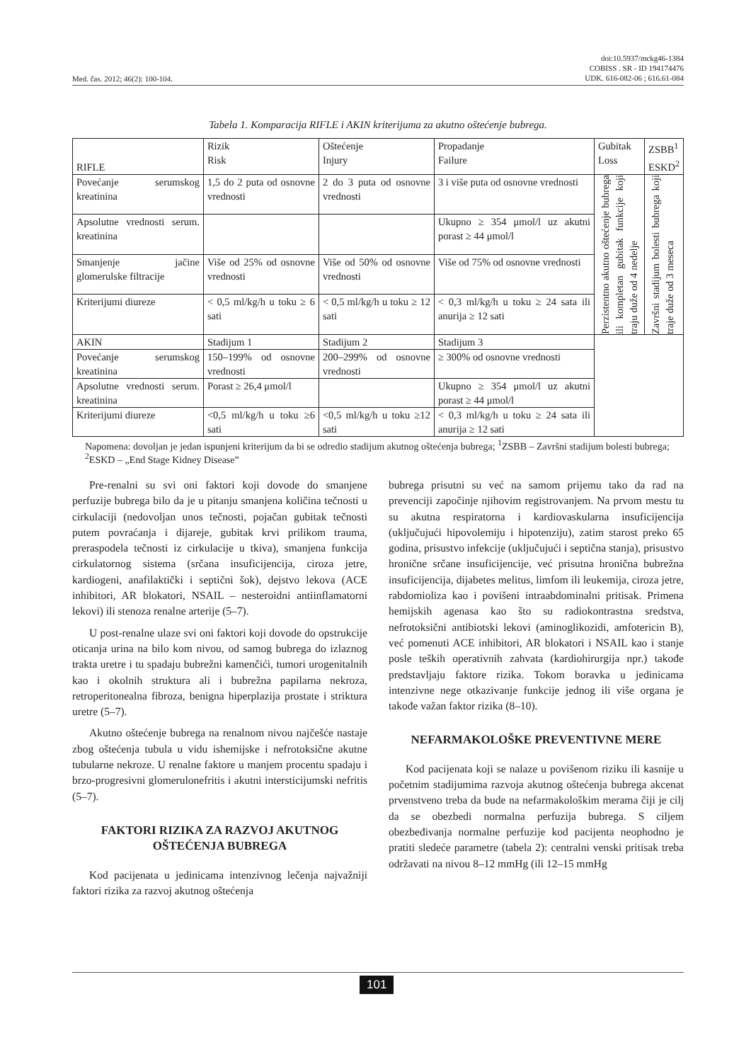Med. čas. 2012; 46(2): 100-104. doi:10.5937/mckg46-1384
COBISS . SR - ID 194174476
UDK. 616-082-06 ; 616.61-084
Tabela 1. Komparacija RIFLE i AKIN kriterijuma za akutno oštećenje bubrega.
| RIFLE | Rizik Risk | Oštećenje Injury | Propadanje Failure | Gubitak Loss | ZSBB<sup>1</sup> ESKD<sup>2</sup> |
| Povećanje serumskog kreatinina | 1,5 do 2 puta od osnovne vrednosti | 2 do 3 puta od osnovne vrednosti | 3 i više puta od osnovne vrednosti | Perzistentno akutno oštećenje bubrega ili kompletan gubitak funkcije koji traju duže od 4 nedelje | Završni stadijum bolesti bubrega koji traje duže od 3 meseca |
| Apsolutne vrednosti serum. kreatinina | | | Ukupno ≥ 354 μmol/l uz akutni porast ≥ 44 μmol/l | | |
| Smanjenje jačine glomerulske filtracije | Više od 25% od osnovne vrednosti | Više od 50% od osnovne vrednosti | Više od 75% od osnovne vrednosti | | |
| Kriterijumi diureze | < 0,5 ml/kg/h u toku ≥ 6 sati | < 0,5 ml/kg/h u toku ≥ 12 sati | < 0,3 ml/kg/h u toku ≥ 24 sata ili anurija ≥ 12 sati | | |
| AKIN | Stadijum 1 | Stadijum 2 | Stadijum 3 | | |
| Povećanje serumskog kreatinina | 150–199% od osnovne vrednosti | 200–299% od osnovne vrednosti | ≥ 300% od osnovne vrednosti | | |
| Apsolutne vrednosti serum. kreatinina | Porast ≥ 26,4 μmol/l | | Ukupno ≥ 354 μmol/l uz akutni porast ≥ 44 μmol/l | | |
| Kriterijumi diureze | <0,5 ml/kg/h u toku ≥6 sati | <0,5 ml/kg/h u toku ≥12 sati | < 0,3 ml/kg/h u toku ≥ 24 sata ili anurija ≥ 12 sati | | |
Napomena: dovoljan je jedan ispunjeni kriterijum da bi se odredio stadijum akutnog oštećenja bubrega; <sup>1</sup>ZSBB – Završni stadijum bolesti bubrega; <sup>2</sup>ESKD – „End Stage Kidney Disease”
Pre-renalni su svi oni faktori koji dovode do smanjene perfuzije bubrega bilo da je u pitanju smanjena količina tečnosti u cirkulaciji (nedovoljan unos tečnosti, pojačan gubitak tečnosti putem povraćanja i dijareje, gubitak krvi prilikom trauma, preraspodela tečnosti iz cirkulacije u tkiva), smanjena funkcija cirkulatornog sistema (srčana insuficijencija, ciroza jetre, kardiogeni, anafilaktički i septični šok), dejstvo lekova (ACE inhibitori, AR blokatori, NSAIL – nesteroidni antiinflamatorni lekovi) ili stenoza renalne arterije (5–7).
U post-renalne ulaze svi oni faktori koji dovode do opstrukcije oticanja urina na bilo kom nivou, od samog bubrega do izlaznog trakta uretre i tu spadaju bubrežni kamenčići, tumori urogenitalnih kao i okolnih struktura ali i bubrežna papilarna nekroza, retroperitonealna fibroza, benigna hiperplazija prostate i striktura uretre (5–7).
Akutno oštećenje bubrega na renalnom nivou najčešće nastaje zbog oštećenja tubula u vidu ishemijske i nefrotoksične akutne tubularne nekroze. U renalne faktore u manjem procentu spadaju i brzo-progresivni glomerulonefritis i akutni intersticijumski nefritis (5–7).
FAKTORI RIZIKA ZA RAZVOJ AKUTNOG OŠTEĆENJA BUBREGA
Kod pacijenata u jedinicama intenzivnog lečenja najvažniji faktori rizika za razvoj akutnog oštećenja
bubrega prisutni su već na samom prijemu tako da rad na prevenciji započinje njihovim registrovanjem. Na prvom mestu tu su akutna respiratorna i kardiovaskularna insuficijencija (uključujući hipovolemiju i hipotenziju), zatim starost preko 65 godina, prisustvo infekcije (uključujući i septična stanja), prisustvo hronične srčane insuficijencije, već prisutna hronična bubrežna insuficijencija, dijabetes melitus, limfom ili leukemija, ciroza jetre, rabdomioliza kao i povišeni intraabdominalni pritisak. Primena hemijskih agenasa kao što su radiokontrastna sredstva, nefrotoksični antibiotski lekovi (aminoglikozidi, amfotericin B), već pomenuti ACE inhibitori, AR blokatori i NSAIL kao i stanje posle teških operativnih zahvata (kardiohirurgija npr.) takođe predstavljaju faktore rizika. Tokom boravka u jedinicama intenzivne nege otkazivanje funkcije jednog ili više organa je takođe važan faktor rizika (8–10).
NEFARMAKOLOŠKE PREVENTIVNE MERE
Kod pacijenata koji se nalaze u povišenom riziku ili kasnije u početnim stadijumima razvoja akutnog oštećenja bubrega akcenat prvenstveno treba da bude na nefarmakološkim merama čiji je cilj da se obezbedi normalna perfuzija bubrega. S ciljem obezbeđivanja normalne perfuzije kod pacijenta neophodno je pratiti sledeće parametre (tabela 2): centralni venski pritisak treba održavati na nivou 8–12 mmHg (ili 12–15 mmHg
101